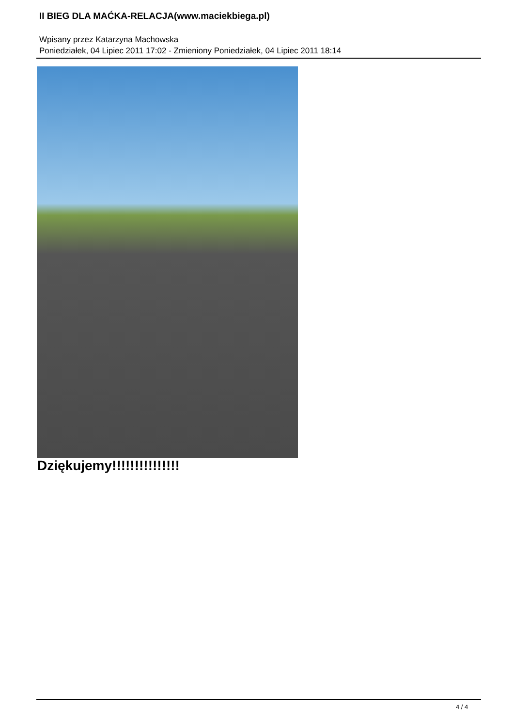II BIEG DLA MAĆKA-RELACJA(www.maciekbiega.pl)
Wpisany przez Katarzyna Machowska
Poniedziałek, 04 Lipiec 2011 17:02 - Zmieniony Poniedziałek, 04 Lipiec 2011 18:14
Dziękujemy!!!!!!!!!!!!!!!
4 / 4